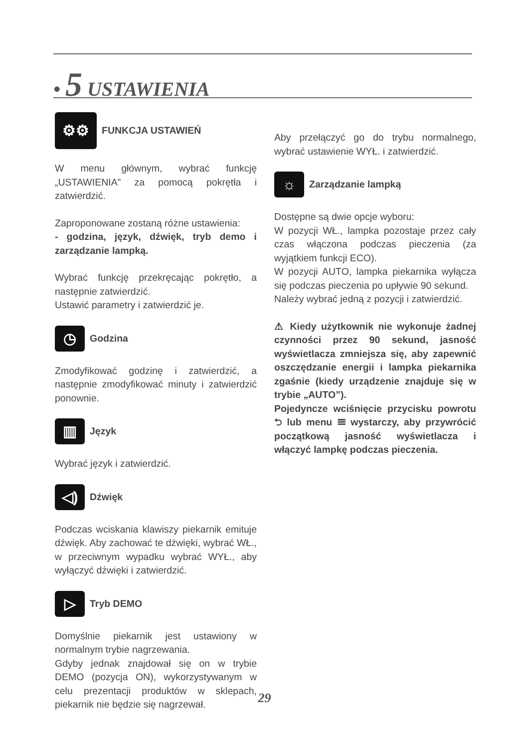• 5 USTAWIENIA
⚙⚙ FUNKCJA USTAWIEŃ
W menu głównym, wybrać funkcję „USTAWIENIA” za pomocą pokrętła i zatwierdzić.
Zaproponowane zostaną różne ustawienia:
- godzina, język, dźwięk, tryb demo i zarządzanie lampką.
Wybrać funkcję przekręcając pokrętło, a następnie zatwierdzić.
Ustawić parametry i zatwierdzić je.
◷ Godzina
Zmodyfikować godzinę i zatwierdzić, a następnie zmodyfikować minuty i zatwierdzić ponownie.
▥ Język
Wybrać język i zatwierdzić.
◁) Dźwięk
Podczas wciskania klawiszy piekarnik emituje dźwięk. Aby zachować te dźwięki, wybrać WŁ., w przeciwnym wypadku wybrać WYŁ., aby wyłączyć dźwięki i zatwierdzić.
▷ Tryb DEMO
Domyślnie piekarnik jest ustawiony w normalnym trybie nagrzewania.
Gdyby jednak znajdował się on w trybie DEMO (pozycja ON), wykorzystywanym w celu prezentacji produktów w sklepach, piekarnik nie będzie się nagrzewał.
Aby przełączyć go do trybu normalnego, wybrać ustawienie WYŁ. i zatwierdzić.
☼ Zarządzanie lampką
Dostępne są dwie opcje wyboru:
W pozycji WŁ., lampka pozostaje przez cały czas włączona podczas pieczenia (za wyjątkiem funkcji ECO).
W pozycji AUTO, lampka piekarnika wyłącza się podczas pieczenia po upływie 90 sekund.
Należy wybrać jedną z pozycji i zatwierdzić.
⚠ Kiedy użytkownik nie wykonuje żadnej czynności przez 90 sekund, jasność wyświetlacza zmniejsza się, aby zapewnić oszczędzanie energii i lampka piekarnika zgaśnie (kiedy urządzenie znajduje się w trybie „AUTO”).
Pojedyncze wciśnięcie przycisku powrotu ⮌ lub menu ☰ wystarczy, aby przywrócić początkową jasność wyświetlacza i włączyć lampkę podczas pieczenia.
29